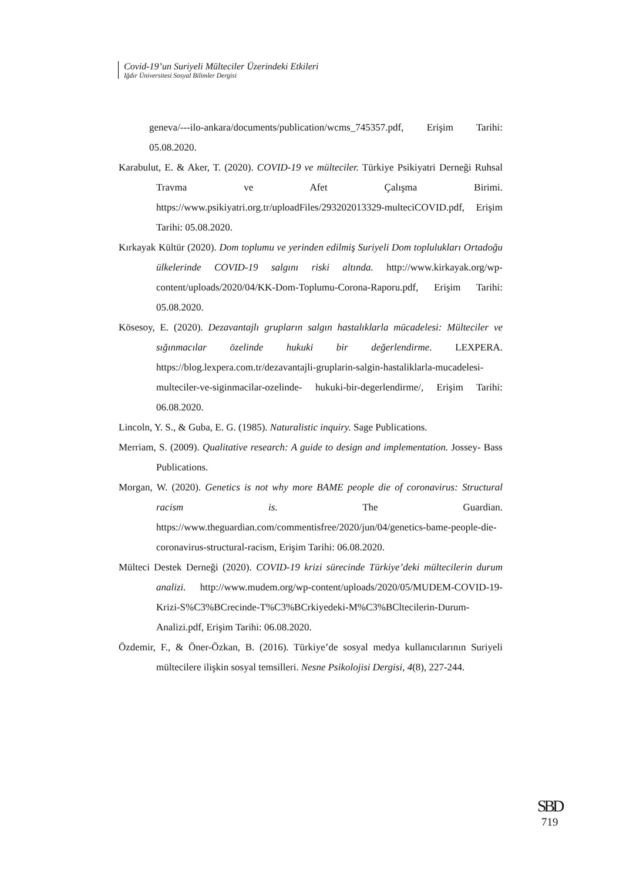Covid-19’un Suriyeli Mülteciler Üzerindeki Etkileri
Iğdır Üniversitesi Sosyal Bilimler Dergisi
geneva/---ilo-ankara/documents/publication/wcms_745357.pdf, Erişim Tarihi: 05.08.2020.
Karabulut, E. & Aker, T. (2020). COVID-19 ve mülteciler. Türkiye Psikiyatri Derneği Ruhsal Travma ve Afet Çalışma Birimi. https://www.psikiyatri.org.tr/uploadFiles/293202013329-multeciCOVID.pdf, Erişim Tarihi: 05.08.2020.
Kırkayak Kültür (2020). Dom toplumu ve yerinden edilmiş Suriyeli Dom toplulukları Ortadoğu ülkelerinde COVID-19 salgını riski altında. http://www.kirkayak.org/wp-content/uploads/2020/04/KK-Dom-Toplumu-Corona-Raporu.pdf, Erişim Tarihi: 05.08.2020.
Kösesoy, E. (2020). Dezavantajlı grupların salgın hastalıklarla mücadelesi: Mülteciler ve sığınmacılar özelinde hukuki bir değerlendirme. LEXPERA. https://blog.lexpera.com.tr/dezavantajli-gruplarin-salgin-hastaliklarla-mucadelesi-multeciler-ve-siginmacilar-ozelinde- hukuki-bir-degerlendirme/, Erişim Tarihi: 06.08.2020.
Lincoln, Y. S., & Guba, E. G. (1985). Naturalistic inquiry. Sage Publications.
Merriam, S. (2009). Qualitative research: A guide to design and implementation. Jossey- Bass Publications.
Morgan, W. (2020). Genetics is not why more BAME people die of coronavirus: Structural racism is. The Guardian. https://www.theguardian.com/commentisfree/2020/jun/04/genetics-bame-people-die-coronavirus-structural-racism, Erişim Tarihi: 06.08.2020.
Mülteci Destek Derneği (2020). COVID-19 krizi sürecinde Türkiye’deki mültecilerin durum analizi. http://www.mudem.org/wp-content/uploads/2020/05/MUDEM-COVID-19-Krizi-S%C3%BCrecinde-T%C3%BCrkiyedeki-M%C3%BCltecilerin-Durum-Analizi.pdf, Erişim Tarihi: 06.08.2020.
Özdemir, F., & Öner-Özkan, B. (2016). Türkiye’de sosyal medya kullanıcılarının Suriyeli mültecilere ilişkin sosyal temsilleri. Nesne Psikolojisi Dergisi, 4(8), 227-244.
SBD
719